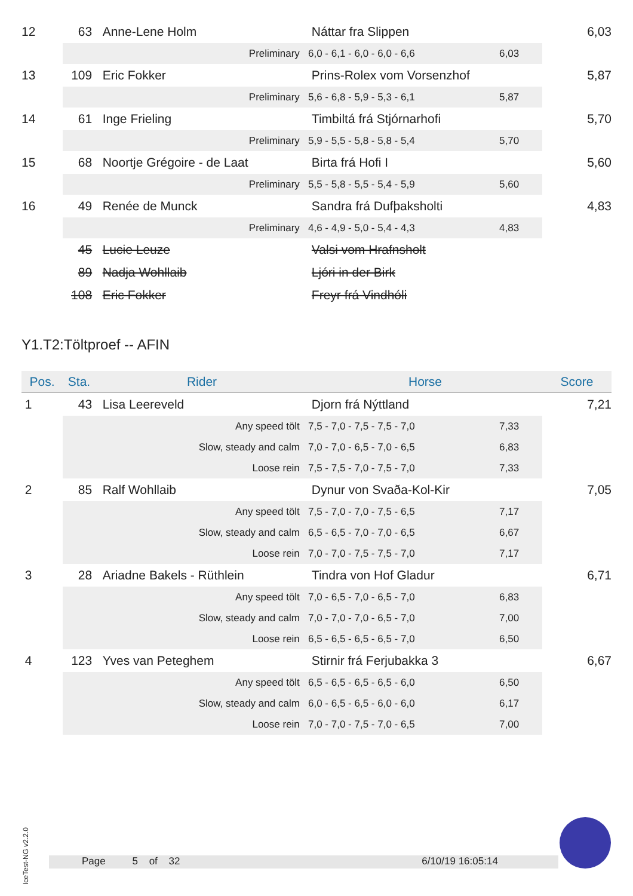| 12 | 63 | Anne-Lene Holm | Náttar fra Slippen | | 6,03 |
| | | Preliminary | 6,0 - 6,1 - 6,0 - 6,0 - 6,6 | 6,03 | |
| 13 | 109 | Eric Fokker | Prins-Rolex vom Vorsenzhof | | 5,87 |
| | | Preliminary | 5,6 - 6,8 - 5,9 - 5,3 - 6,1 | 5,87 | |
| 14 | 61 | Inge Frieling | Timbiltá frá Stjórnarhofi | | 5,70 |
| | | Preliminary | 5,9 - 5,5 - 5,8 - 5,8 - 5,4 | 5,70 | |
| 15 | 68 | Noortje Grégoire - de Laat | Birta frá Hofi I | | 5,60 |
| | | Preliminary | 5,5 - 5,8 - 5,5 - 5,4 - 5,9 | 5,60 | |
| 16 | 49 | Renée de Munck | Sandra frá Dufþaksholti | | 4,83 |
| | | Preliminary | 4,6 - 4,9 - 5,0 - 5,4 - 4,3 | 4,83 | |
| | 45 | Lucie Leuze | Valsi vom Hrafnsholt | | |
| | 89 | Nadja Wohllaib | Ljóri in der Birk | | |
| | 108 | Eric Fokker | Freyr frá Vindhóli | | |
Y1.T2:Töltproef -- AFIN
| Pos. | Sta. | Rider | Horse | | Score |
| --- | --- | --- | --- | --- | --- |
| 1 | 43 | Lisa Leereveld | Djorn frá Nýttland | | 7,21 |
| | | Any speed tölt | 7,5 - 7,0 - 7,5 - 7,5 - 7,0 | 7,33 | |
| | | Slow, steady and calm | 7,0 - 7,0 - 6,5 - 7,0 - 6,5 | 6,83 | |
| | | Loose rein | 7,5 - 7,5 - 7,0 - 7,5 - 7,0 | 7,33 | |
| 2 | 85 | Ralf Wohllaib | Dynur von Svaða-Kol-Kir | | 7,05 |
| | | Any speed tölt | 7,5 - 7,0 - 7,0 - 7,5 - 6,5 | 7,17 | |
| | | Slow, steady and calm | 6,5 - 6,5 - 7,0 - 7,0 - 6,5 | 6,67 | |
| | | Loose rein | 7,0 - 7,0 - 7,5 - 7,5 - 7,0 | 7,17 | |
| 3 | 28 | Ariadne Bakels - Rüthlein | Tindra von Hof Gladur | | 6,71 |
| | | Any speed tölt | 7,0 - 6,5 - 7,0 - 6,5 - 7,0 | 6,83 | |
| | | Slow, steady and calm | 7,0 - 7,0 - 7,0 - 6,5 - 7,0 | 7,00 | |
| | | Loose rein | 6,5 - 6,5 - 6,5 - 6,5 - 7,0 | 6,50 | |
| 4 | 123 | Yves van Peteghem | Stirnir frá Ferjubakka 3 | | 6,67 |
| | | Any speed tölt | 6,5 - 6,5 - 6,5 - 6,5 - 6,0 | 6,50 | |
| | | Slow, steady and calm | 6,0 - 6,5 - 6,5 - 6,0 - 6,0 | 6,17 | |
| | | Loose rein | 7,0 - 7,0 - 7,5 - 7,0 - 6,5 | 7,00 | |
IceTest-NG v2.2.0
Page 5 of 32 6/10/19 16:05:14